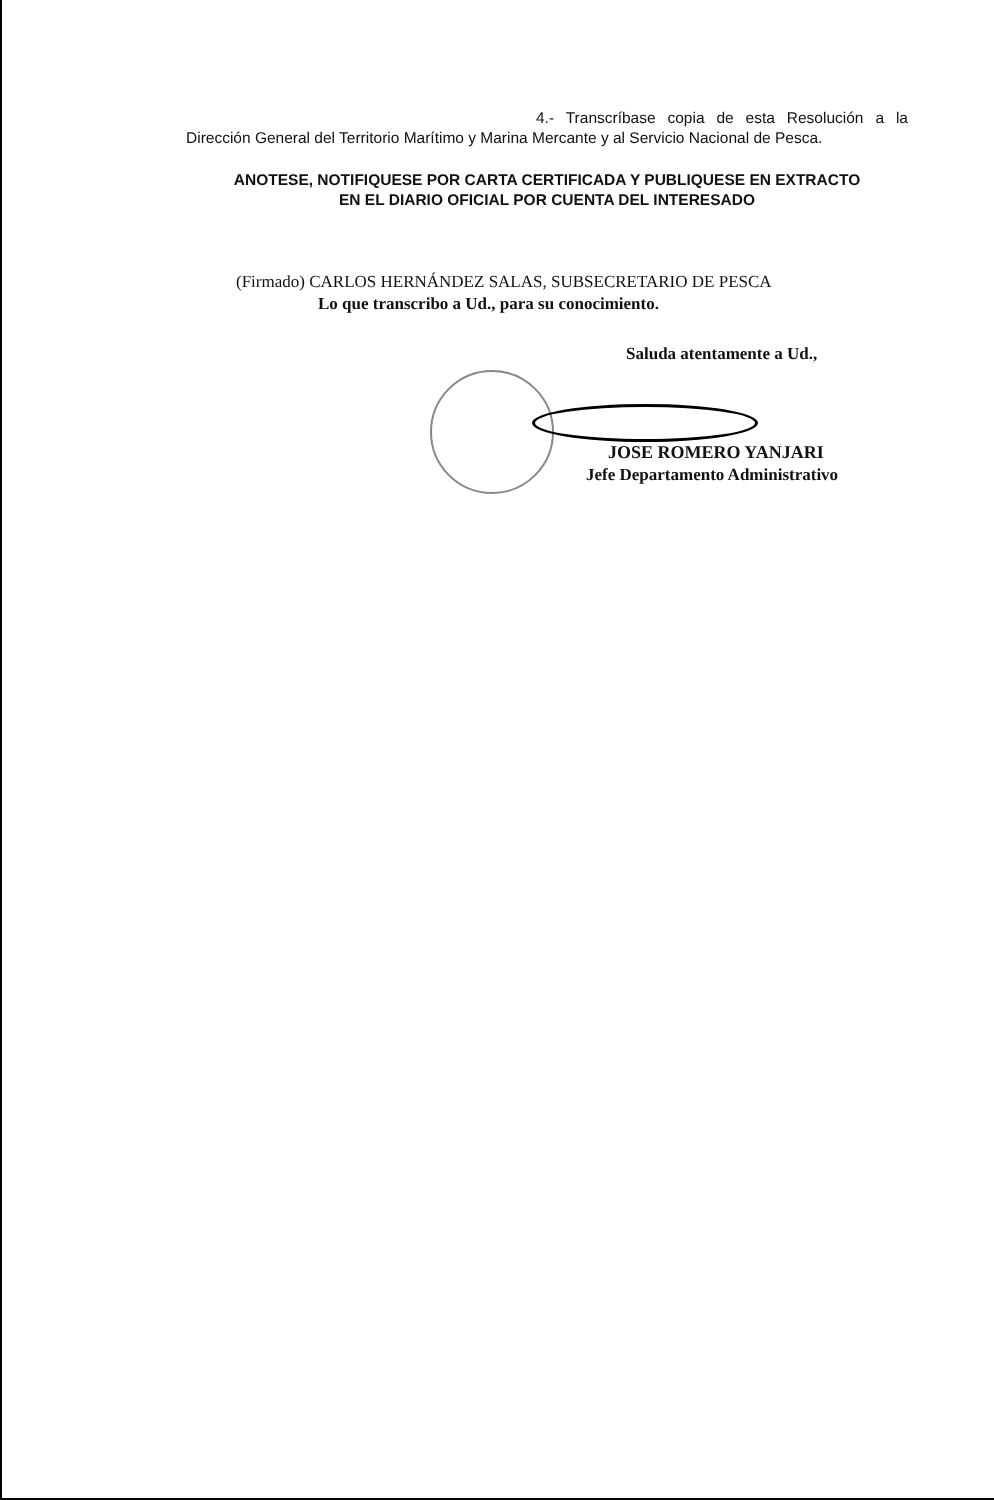4.- Transcríbase copia de esta Resolución a la Dirección General del Territorio Marítimo y Marina Mercante y al Servicio Nacional de Pesca.
ANOTESE, NOTIFIQUESE POR CARTA CERTIFICADA Y PUBLIQUESE EN EXTRACTO
EN EL DIARIO OFICIAL POR CUENTA DEL INTERESADO
(Firmado) CARLOS HERNÁNDEZ SALAS, SUBSECRETARIO DE PESCA
Lo que transcribo a Ud., para su conocimiento.
Saluda atentamente a Ud.,
JOSE ROMERO YANJARI
Jefe Departamento Administrativo